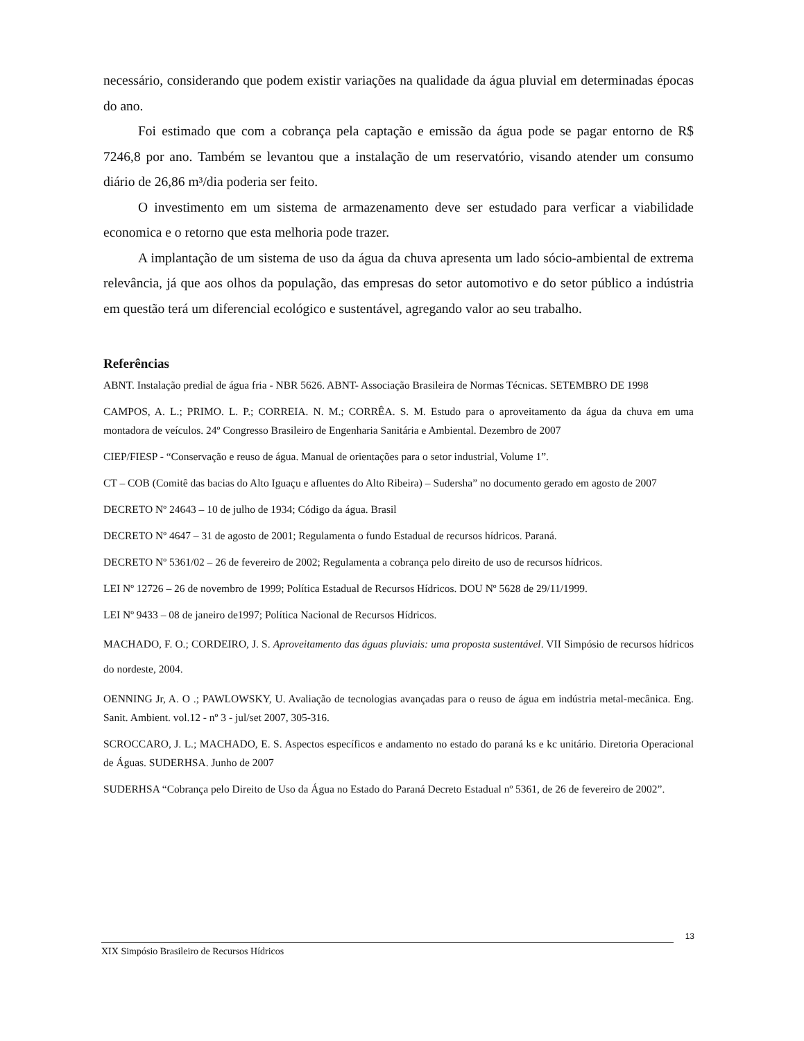necessário, considerando que podem existir variações na qualidade da água pluvial em determinadas épocas do ano.
Foi estimado que com a cobrança pela captação e emissão da água pode se pagar entorno de R$ 7246,8 por ano. Também se levantou que a instalação de um reservatório, visando atender um consumo diário de 26,86 m³/dia poderia ser feito.
O investimento em um sistema de armazenamento deve ser estudado para verficar a viabilidade economica e o retorno que esta melhoria pode trazer.
A implantação de um sistema de uso da água da chuva apresenta um lado sócio-ambiental de extrema relevância, já que aos olhos da população, das empresas do setor automotivo e do setor público a indústria em questão terá um diferencial ecológico e sustentável, agregando valor ao seu trabalho.
Referências
ABNT. Instalação predial de água fria - NBR 5626. ABNT- Associação Brasileira de Normas Técnicas. SETEMBRO DE 1998
CAMPOS, A. L.; PRIMO. L. P.; CORREIA. N. M.; CORRÊA. S. M. Estudo para o aproveitamento da água da chuva em uma montadora de veículos. 24º Congresso Brasileiro de Engenharia Sanitária e Ambiental. Dezembro de 2007
CIEP/FIESP - “Conservação e reuso de água. Manual de orientações para o setor industrial, Volume 1”.
CT – COB (Comitê das bacias do Alto Iguaçu e afluentes do Alto Ribeira) – Sudersha” no documento gerado em agosto de 2007
DECRETO Nº 24643 – 10 de julho de 1934; Código da água. Brasil
DECRETO Nº 4647 – 31 de agosto de 2001; Regulamenta o fundo Estadual de recursos hídricos. Paraná.
DECRETO Nº 5361/02 – 26 de fevereiro de 2002; Regulamenta a cobrança pelo direito de uso de recursos hídricos.
LEI Nº 12726 – 26 de novembro de 1999; Política Estadual de Recursos Hídricos. DOU Nº 5628 de 29/11/1999.
LEI Nº 9433 – 08 de janeiro de1997; Política Nacional de Recursos Hídricos.
MACHADO, F. O.; CORDEIRO, J. S. Aproveitamento das águas pluviais: uma proposta sustentável. VII Simpósio de recursos hídricos do nordeste, 2004.
OENNING Jr, A. O .; PAWLOWSKY, U. Avaliação de tecnologias avançadas para o reuso de água em indústria metal-mecânica. Eng. Sanit. Ambient. vol.12 - nº 3 - jul/set 2007, 305-316.
SCROCCARO, J. L.; MACHADO, E. S. Aspectos específicos e andamento no estado do paraná ks e kc unitário. Diretoria Operacional de Águas. SUDERHSA. Junho de 2007
SUDERHSA “Cobrança pelo Direito de Uso da Água no Estado do Paraná Decreto Estadual nº 5361, de 26 de fevereiro de 2002”.
13
XIX Simpósio Brasileiro de Recursos Hídricos